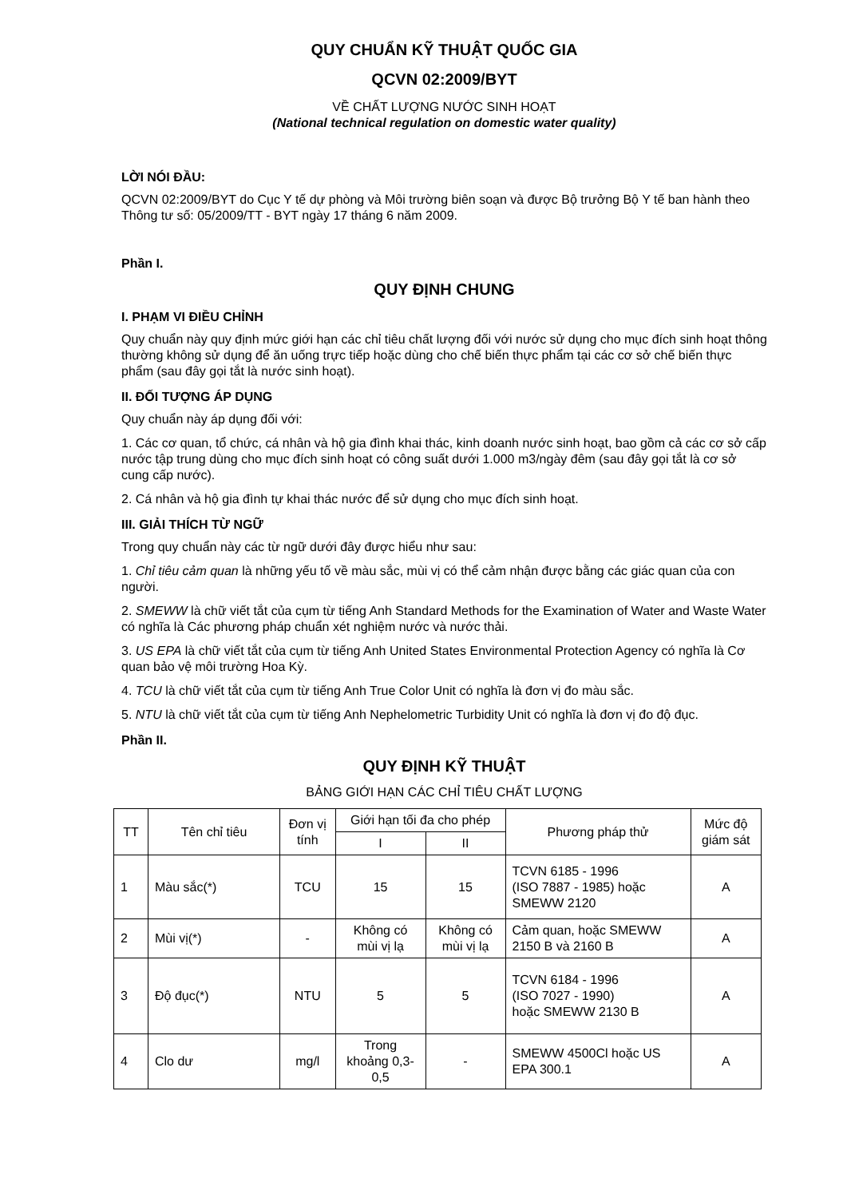QUY CHUẨN KỸ THUẬT QUỐC GIA
QCVN 02:2009/BYT
VỀ CHẤT LƯỢNG NƯỚC SINH HOẠT
(National technical regulation on domestic water quality)
LỜI NÓI ĐẦU:
QCVN 02:2009/BYT do Cục Y tế dự phòng và Môi trường biên soạn và được Bộ trưởng Bộ Y tế ban hành theo Thông tư số: 05/2009/TT - BYT ngày 17 tháng 6 năm 2009.
Phần I.
QUY ĐỊNH CHUNG
I. PHẠM VI ĐIỀU CHỈNH
Quy chuẩn này quy định mức giới hạn các chỉ tiêu chất lượng đối với nước sử dụng cho mục đích sinh hoạt thông thường không sử dụng để ăn uống trực tiếp hoặc dùng cho chế biến thực phẩm tại các cơ sở chế biến thực phẩm (sau đây gọi tắt là nước sinh hoạt).
II. ĐỐI TƯỢNG ÁP DỤNG
Quy chuẩn này áp dụng đối với:
1. Các cơ quan, tổ chức, cá nhân và hộ gia đình khai thác, kinh doanh nước sinh hoạt, bao gồm cả các cơ sở cấp nước tập trung dùng cho mục đích sinh hoạt có công suất dưới 1.000 m3/ngày đêm (sau đây gọi tắt là cơ sở cung cấp nước).
2. Cá nhân và hộ gia đình tự khai thác nước để sử dụng cho mục đích sinh hoạt.
III. GIẢI THÍCH TỪ NGỮ
Trong quy chuẩn này các từ ngữ dưới đây được hiểu như sau:
1. Chỉ tiêu cảm quan là những yếu tố về màu sắc, mùi vị có thể cảm nhận được bằng các giác quan của con người.
2. SMEWW là chữ viết tắt của cụm từ tiếng Anh Standard Methods for the Examination of Water and Waste Water có nghĩa là Các phương pháp chuẩn xét nghiệm nước và nước thải.
3. US EPA là chữ viết tắt của cụm từ tiếng Anh United States Environmental Protection Agency có nghĩa là Cơ quan bảo vệ môi trường Hoa Kỳ.
4. TCU là chữ viết tắt của cụm từ tiếng Anh True Color Unit có nghĩa là đơn vị đo màu sắc.
5. NTU là chữ viết tắt của cụm từ tiếng Anh Nephelometric Turbidity Unit có nghĩa là đơn vị đo độ đục.
Phần II.
QUY ĐỊNH KỸ THUẬT
BẢNG GIỚI HẠN CÁC CHỈ TIÊU CHẤT LƯỢNG
| TT | Tên chỉ tiêu | Đơn vị tính | Giới hạn tối đa cho phép | | Phương pháp thử | Mức độ giám sát |
| --- | --- | --- | --- | --- | --- | --- |
| | | | I | II | | |
| 1 | Màu sắc(*) | TCU | 15 | 15 | TCVN 6185 - 1996 (ISO 7887 - 1985) hoặc SMEWW 2120 | A |
| 2 | Mùi vị(*) | - | Không có mùi vị lạ | Không có mùi vị lạ | Cảm quan, hoặc SMEWW 2150 B và 2160 B | A |
| 3 | Độ đục(*) | NTU | 5 | 5 | TCVN 6184 - 1996 (ISO 7027 - 1990) hoặc SMEWW 2130 B | A |
| 4 | Clo dư | mg/l | Trong khoảng 0,3-0,5 | - | SMEWW 4500Cl hoặc US EPA 300.1 | A |